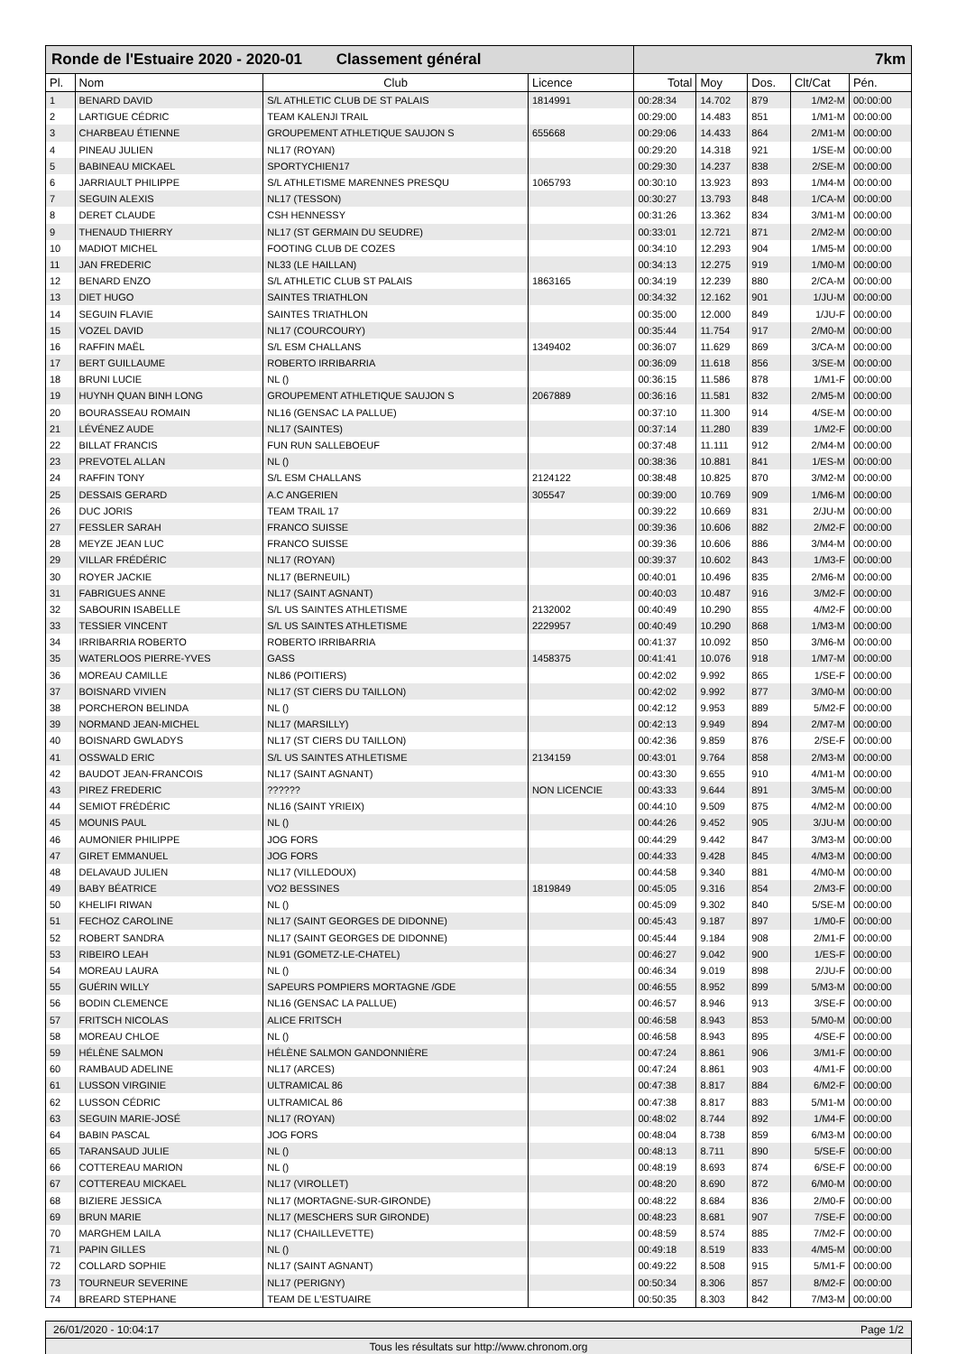| Ronde de l'Estuaire 2020 - 2020-01 Classement général | | | | 7km | | | | |
| Pl. | Nom | Club | Licence | Total | Moy | Dos. | Clt/Cat | Pén. |
| 1 | BENARD DAVID | S/L ATHLETIC CLUB DE ST PALAIS | 1814991 | 00:28:34 | 14.702 | 879 | 1/M2-M | 00:00:00 |
| 2 | LARTIGUE CÉDRIC | TEAM KALENJI TRAIL | | 00:29:00 | 14.483 | 851 | 1/M1-M | 00:00:00 |
| 3 | CHARBEAU ÉTIENNE | GROUPEMENT ATHLETIQUE SAUJON S | 655668 | 00:29:06 | 14.433 | 864 | 2/M1-M | 00:00:00 |
| 4 | PINEAU JULIEN | NL17 (ROYAN) | | 00:29:20 | 14.318 | 921 | 1/SE-M | 00:00:00 |
| 5 | BABINEAU MICKAEL | SPORTYCHIEN17 | | 00:29:30 | 14.237 | 838 | 2/SE-M | 00:00:00 |
| 6 | JARRIAULT PHILIPPE | S/L ATHLETISME MARENNES PRESQU | 1065793 | 00:30:10 | 13.923 | 893 | 1/M4-M | 00:00:00 |
| 7 | SEGUIN ALEXIS | NL17 (TESSON) | | 00:30:27 | 13.793 | 848 | 1/CA-M | 00:00:00 |
| 8 | DERET CLAUDE | CSH HENNESSY | | 00:31:26 | 13.362 | 834 | 3/M1-M | 00:00:00 |
| 9 | THENAUD THIERRY | NL17 (ST GERMAIN DU SEUDRE) | | 00:33:01 | 12.721 | 871 | 2/M2-M | 00:00:00 |
| 10 | MADIOT MICHEL | FOOTING CLUB DE COZES | | 00:34:10 | 12.293 | 904 | 1/M5-M | 00:00:00 |
| 11 | JAN FREDERIC | NL33 (LE HAILLAN) | | 00:34:13 | 12.275 | 919 | 1/M0-M | 00:00:00 |
| 12 | BENARD ENZO | S/L ATHLETIC CLUB ST PALAIS | 1863165 | 00:34:19 | 12.239 | 880 | 2/CA-M | 00:00:00 |
| 13 | DIET HUGO | SAINTES TRIATHLON | | 00:34:32 | 12.162 | 901 | 1/JU-M | 00:00:00 |
| 14 | SEGUIN FLAVIE | SAINTES TRIATHLON | | 00:35:00 | 12.000 | 849 | 1/JU-F | 00:00:00 |
| 15 | VOZEL DAVID | NL17 (COURCOURY) | | 00:35:44 | 11.754 | 917 | 2/M0-M | 00:00:00 |
| 16 | RAFFIN MAËL | S/L ESM CHALLANS | 1349402 | 00:36:07 | 11.629 | 869 | 3/CA-M | 00:00:00 |
| 17 | BERT GUILLAUME | ROBERTO IRRIBARRIA | | 00:36:09 | 11.618 | 856 | 3/SE-M | 00:00:00 |
| 18 | BRUNI LUCIE | NL () | | 00:36:15 | 11.586 | 878 | 1/M1-F | 00:00:00 |
| 19 | HUYNH QUAN BINH LONG | GROUPEMENT ATHLETIQUE SAUJON S | 2067889 | 00:36:16 | 11.581 | 832 | 2/M5-M | 00:00:00 |
| 20 | BOURASSEAU ROMAIN | NL16 (GENSAC LA PALLUE) | | 00:37:10 | 11.300 | 914 | 4/SE-M | 00:00:00 |
| 21 | LÉVÉNEZ AUDE | NL17 (SAINTES) | | 00:37:14 | 11.280 | 839 | 1/M2-F | 00:00:00 |
| 22 | BILLAT FRANCIS | FUN RUN SALLEBOEUF | | 00:37:48 | 11.111 | 912 | 2/M4-M | 00:00:00 |
| 23 | PREVOTEL ALLAN | NL () | | 00:38:36 | 10.881 | 841 | 1/ES-M | 00:00:00 |
| 24 | RAFFIN TONY | S/L ESM CHALLANS | 2124122 | 00:38:48 | 10.825 | 870 | 3/M2-M | 00:00:00 |
| 25 | DESSAIS GERARD | A.C ANGERIEN | 305547 | 00:39:00 | 10.769 | 909 | 1/M6-M | 00:00:00 |
| 26 | DUC JORIS | TEAM TRAIL 17 | | 00:39:22 | 10.669 | 831 | 2/JU-M | 00:00:00 |
| 27 | FESSLER SARAH | FRANCO SUISSE | | 00:39:36 | 10.606 | 882 | 2/M2-F | 00:00:00 |
| 28 | MEYZE JEAN LUC | FRANCO SUISSE | | 00:39:36 | 10.606 | 886 | 3/M4-M | 00:00:00 |
| 29 | VILLAR FRÉDÉRIC | NL17 (ROYAN) | | 00:39:37 | 10.602 | 843 | 1/M3-F | 00:00:00 |
| 30 | ROYER JACKIE | NL17 (BERNEUIL) | | 00:40:01 | 10.496 | 835 | 2/M6-M | 00:00:00 |
| 31 | FABRIGUES ANNE | NL17 (SAINT AGNANT) | | 00:40:03 | 10.487 | 916 | 3/M2-F | 00:00:00 |
| 32 | SABOURIN ISABELLE | S/L US SAINTES ATHLETISME | 2132002 | 00:40:49 | 10.290 | 855 | 4/M2-F | 00:00:00 |
| 33 | TESSIER VINCENT | S/L US SAINTES ATHLETISME | 2229957 | 00:40:49 | 10.290 | 868 | 1/M3-M | 00:00:00 |
| 34 | IRRIBARRIA ROBERTO | ROBERTO IRRIBARRIA | | 00:41:37 | 10.092 | 850 | 3/M6-M | 00:00:00 |
| 35 | WATERLOOS PIERRE-YVES | GASS | 1458375 | 00:41:41 | 10.076 | 918 | 1/M7-M | 00:00:00 |
| 36 | MOREAU CAMILLE | NL86 (POITIERS) | | 00:42:02 | 9.992 | 865 | 1/SE-F | 00:00:00 |
| 37 | BOISNARD VIVIEN | NL17 (ST CIERS DU TAILLON) | | 00:42:02 | 9.992 | 877 | 3/M0-M | 00:00:00 |
| 38 | PORCHERON BELINDA | NL () | | 00:42:12 | 9.953 | 889 | 5/M2-F | 00:00:00 |
| 39 | NORMAND JEAN-MICHEL | NL17 (MARSILLY) | | 00:42:13 | 9.949 | 894 | 2/M7-M | 00:00:00 |
| 40 | BOISNARD GWLADYS | NL17 (ST CIERS DU TAILLON) | | 00:42:36 | 9.859 | 876 | 2/SE-F | 00:00:00 |
| 41 | OSSWALD ERIC | S/L US SAINTES ATHLETISME | 2134159 | 00:43:01 | 9.764 | 858 | 2/M3-M | 00:00:00 |
| 42 | BAUDOT JEAN-FRANCOIS | NL17 (SAINT AGNANT) | | 00:43:30 | 9.655 | 910 | 4/M1-M | 00:00:00 |
| 43 | PIREZ FREDERIC | ?????? | NON LICENCIE | 00:43:33 | 9.644 | 891 | 3/M5-M | 00:00:00 |
| 44 | SEMIOT FRÉDÉRIC | NL16 (SAINT YRIEIX) | | 00:44:10 | 9.509 | 875 | 4/M2-M | 00:00:00 |
| 45 | MOUNIS PAUL | NL () | | 00:44:26 | 9.452 | 905 | 3/JU-M | 00:00:00 |
| 46 | AUMONIER PHILIPPE | JOG FORS | | 00:44:29 | 9.442 | 847 | 3/M3-M | 00:00:00 |
| 47 | GIRET EMMANUEL | JOG FORS | | 00:44:33 | 9.428 | 845 | 4/M3-M | 00:00:00 |
| 48 | DELAVAUD JULIEN | NL17 (VILLEDOUX) | | 00:44:58 | 9.340 | 881 | 4/M0-M | 00:00:00 |
| 49 | BABY BÉATRICE | VO2 BESSINES | 1819849 | 00:45:05 | 9.316 | 854 | 2/M3-F | 00:00:00 |
| 50 | KHELIFI RIWAN | NL () | | 00:45:09 | 9.302 | 840 | 5/SE-M | 00:00:00 |
| 51 | FECHOZ CAROLINE | NL17 (SAINT GEORGES DE DIDONNE) | | 00:45:43 | 9.187 | 897 | 1/M0-F | 00:00:00 |
| 52 | ROBERT SANDRA | NL17 (SAINT GEORGES DE DIDONNE) | | 00:45:44 | 9.184 | 908 | 2/M1-F | 00:00:00 |
| 53 | RIBEIRO LEAH | NL91 (GOMETZ-LE-CHATEL) | | 00:46:27 | 9.042 | 900 | 1/ES-F | 00:00:00 |
| 54 | MOREAU LAURA | NL () | | 00:46:34 | 9.019 | 898 | 2/JU-F | 00:00:00 |
| 55 | GUÉRIN WILLY | SAPEURS POMPIERS MORTAGNE /GDE | | 00:46:55 | 8.952 | 899 | 5/M3-M | 00:00:00 |
| 56 | BODIN CLEMENCE | NL16 (GENSAC LA PALLUE) | | 00:46:57 | 8.946 | 913 | 3/SE-F | 00:00:00 |
| 57 | FRITSCH NICOLAS | ALICE FRITSCH | | 00:46:58 | 8.943 | 853 | 5/M0-M | 00:00:00 |
| 58 | MOREAU CHLOE | NL () | | 00:46:58 | 8.943 | 895 | 4/SE-F | 00:00:00 |
| 59 | HÉLÈNE SALMON | HÉLÈNE SALMON GANDONNIÈRE | | 00:47:24 | 8.861 | 906 | 3/M1-F | 00:00:00 |
| 60 | RAMBAUD ADELINE | NL17 (ARCES) | | 00:47:24 | 8.861 | 903 | 4/M1-F | 00:00:00 |
| 61 | LUSSON VIRGINIE | ULTRAMICAL 86 | | 00:47:38 | 8.817 | 884 | 6/M2-F | 00:00:00 |
| 62 | LUSSON CÉDRIC | ULTRAMICAL 86 | | 00:47:38 | 8.817 | 883 | 5/M1-M | 00:00:00 |
| 63 | SEGUIN MARIE-JOSÉ | NL17 (ROYAN) | | 00:48:02 | 8.744 | 892 | 1/M4-F | 00:00:00 |
| 64 | BABIN PASCAL | JOG FORS | | 00:48:04 | 8.738 | 859 | 6/M3-M | 00:00:00 |
| 65 | TARANSAUD JULIE | NL () | | 00:48:13 | 8.711 | 890 | 5/SE-F | 00:00:00 |
| 66 | COTTEREAU MARION | NL () | | 00:48:19 | 8.693 | 874 | 6/SE-F | 00:00:00 |
| 67 | COTTEREAU MICKAEL | NL17 (VIROLLET) | | 00:48:20 | 8.690 | 872 | 6/M0-M | 00:00:00 |
| 68 | BIZIERE JESSICA | NL17 (MORTAGNE-SUR-GIRONDE) | | 00:48:22 | 8.684 | 836 | 2/M0-F | 00:00:00 |
| 69 | BRUN MARIE | NL17 (MESCHERS SUR GIRONDE) | | 00:48:23 | 8.681 | 907 | 7/SE-F | 00:00:00 |
| 70 | MARGHEM LAILA | NL17 (CHAILLEVETTE) | | 00:48:59 | 8.574 | 885 | 7/M2-F | 00:00:00 |
| 71 | PAPIN GILLES | NL () | | 00:49:18 | 8.519 | 833 | 4/M5-M | 00:00:00 |
| 72 | COLLARD SOPHIE | NL17 (SAINT AGNANT) | | 00:49:22 | 8.508 | 915 | 5/M1-F | 00:00:00 |
| 73 | TOURNEUR SEVERINE | NL17 (PERIGNY) | | 00:50:34 | 8.306 | 857 | 8/M2-F | 00:00:00 |
| 74 | BREARD STEPHANE | TEAM DE L'ESTUAIRE | | 00:50:35 | 8.303 | 842 | 7/M3-M | 00:00:00 |
26/01/2020 - 10:04:17 Page 1/2
Tous les résultats sur http://www.chronom.org